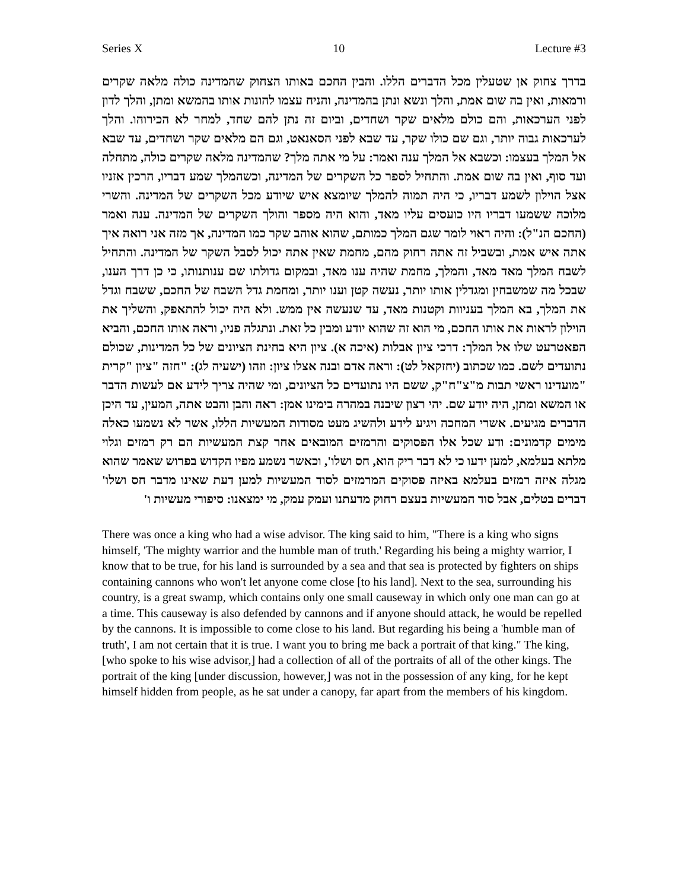Series X 10 Lecture #3
בדרך צחוק אן שטעלין מכל הדברים הללו. והבין החכם באותו הצחוק שהמדינה כולה מלאה שקרים ורמאות, ואין בה שום אמת, והלך ונשא ונתן בהמדינה, והניח עצמו להונות אותו בהמשא ומתן, והלך לדון לפני הערכאות, והם כולם מלאים שקר ושחדים, וביום זה נתן להם שחד, למחר לא הכירוהו. והלך לערכאות גבוה יותר, וגם שם כולו שקר, עד שבא לפני הסאנאט, וגם הם מלאים שקר ושחדים, עד שבא אל המלך בעצמו: וכשבא אל המלך ענה ואמר: על מי אתה מלך? שהמדינה מלאה שקרים כולה, מתחלה ועד סוף, ואין בה שום אמת. והתחיל לספר כל השקרים של המדינה, וכשהמלך שמע דבריו, הרכין אזניו אצל הוילון לשמע דבריו, כי היה תמוה להמלך שיומצא איש שיודע מכל השקרים של המדינה. והשרי מלוכה ששמעו דבריו היו כועסים עליו מאד, והוא היה מספר והולך השקרים של המדינה. ענה ואמר (החכם הנ"ל): והיה ראוי לומר שגם המלך כמותם, שהוא אוהב שקר כמו המדינה, אך מזה אני רואה איך אתה איש אמת, ובשביל זה אתה רחוק מהם, מחמת שאין אתה יכול לסבל השקר של המדינה. והתחיל לשבח המלך מאד מאד, והמלך, מחמת שהיה ענו מאד, ובמקום גדולתו שם ענותנותו, כי כן דרך הענו, שבכל מה שמשבחין ומגדלין אותו יותר, נעשה קטן וענו יותר, ומחמת גדל השבח של החכם, ששבח וגדל את המלך, בא המלך בעניוות וקטנות מאד, עד שנעשה אין ממש. ולא היה יכול להתאפק, והשליך את הוילון לראות את אותו החכם, מי הוא זה שהוא יודע ומבין כל זאת. ונתגלה פניו, וראה אותו החכם, והביא הפאטרעט שלו אל המלך: דרכי ציון אבלות (איכה א). ציון היא בחינת הציונים של כל המדינות, שכולם נתועדים לשם. כמו שכתוב (יחזקאל לט): וראה אדם ובנה אצלו ציון: וזהו (ישעיה לג): "חזה "ציון "קרית "מועדינו ראשי תבות מ"צ"ח"ק, ששם היו נתועדים כל הציונים, ומי שהיה צריך לידע אם לעשות הדבר או המשא ומתן, היה יודע שם. יהי רצון שיבנה במהרה בימינו אמן: ראה והבן והבט אתה, המעין, עד היכן הדברים מגיעים. אשרי המחכה ויגיע לידע ולהשיג מעט מסודות המעשיות הללו, אשר לא נשמעו כאלה מימים קדמונים: ודע שכל אלו הפסוקים והרמזים המובאים אחר קצת המעשיות הם רק רמזים וגלוי מלתא בעלמא, למען ידעו כי לא דבר ריק הוא, חס ושלו', וכאשר נשמע מפיו הקדוש בפרוש שאמר שהוא מגלה איזה רמזים בעלמא באיזה פסוקים המרמזים לסוד המעשיות למען דעת שאינו מדבר חס ושלו' דברים בטלים, אבל סוד המעשיות בעצם רחוק מדעתנו ועמק עמק, מי ימצאנו: סיפורי מעשיות ו'
There was once a king who had a wise advisor. The king said to him, "There is a king who signs himself, 'The mighty warrior and the humble man of truth.' Regarding his being a mighty warrior, I know that to be true, for his land is surrounded by a sea and that sea is protected by fighters on ships containing cannons who won't let anyone come close [to his land]. Next to the sea, surrounding his country, is a great swamp, which contains only one small causeway in which only one man can go at a time. This causeway is also defended by cannons and if anyone should attack, he would be repelled by the cannons. It is impossible to come close to his land. But regarding his being a 'humble man of truth', I am not certain that it is true. I want you to bring me back a portrait of that king." The king, [who spoke to his wise advisor,] had a collection of all of the portraits of all of the other kings. The portrait of the king [under discussion, however,] was not in the possession of any king, for he kept himself hidden from people, as he sat under a canopy, far apart from the members of his kingdom.